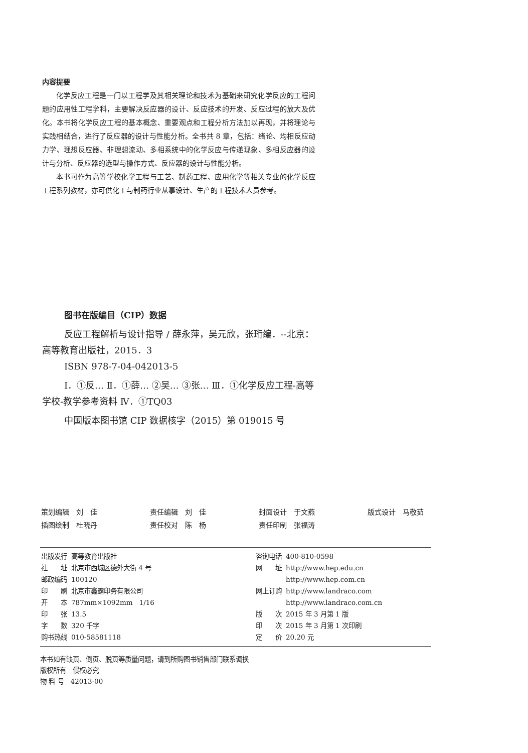内容提要
化学反应工程是一门以工程学及其相关理论和技术为基础来研究化学反应的工程问题的应用性工程学科，主要解决反应器的设计、反应技术的开发、反应过程的放大及优化。本书将化学反应工程的基本概念、重要观点和工程分析方法加以再现，并将理论与实践相结合，进行了反应器的设计与性能分析。全书共 8 章，包括：绪论、均相反应动力学、理想反应器、非理想流动、多相系统中的化学反应与传递现象、多相反应器的设计与分析、反应器的选型与操作方式、反应器的设计与性能分析。
本书可作为高等学校化学工程与工艺、制药工程、应用化学等相关专业的化学反应工程系列教材，亦可供化工与制药行业从事设计、生产的工程技术人员参考。
图书在版编目（CIP）数据
反应工程解析与设计指导 / 薛永萍，吴元欣，张珩编．--北京：高等教育出版社，2015．3
ISBN 978-7-04-042013-5
Ⅰ．①反… Ⅱ．①薛… ②吴… ③张… Ⅲ．①化学反应工程-高等学校-教学参考资料 Ⅳ．①TQ03
中国版本图书馆 CIP 数据核字（2015）第 019015 号
| 策划编辑 刘 佳 | 责任编辑 刘 佳 | 封面设计 于文燕 | 版式设计 马敬茹 |
| 插图绘制 杜晓丹 | 责任校对 陈 杨 | 责任印制 张福涛 | |
| 出版发行 | 高等教育出版社 | 咨询电话 | 400-810-0598 |
| 社 址 | 北京市西城区德外大街 4 号 | 网 址 | http://www.hep.edu.cn |
| 邮政编码 | 100120 | | http://www.hep.com.cn |
| 印 刷 | 北京市鑫霸印务有限公司 | 网上订购 | http://www.landraco.com |
| 开 本 | 787mm×1092mm 1/16 | | http://www.landraco.com.cn |
| 印 张 | 13.5 | 版 次 | 2015 年 3 月第 1 版 |
| 字 数 | 320 千字 | 印 次 | 2015 年 3 月第 1 次印刷 |
| 购书热线 | 010-58581118 | 定 价 | 20.20 元 |
本书如有缺页、倒页、脱页等质量问题，请到所购图书销售部门联系调换
版权所有　侵权必究
物 料 号　42013-00